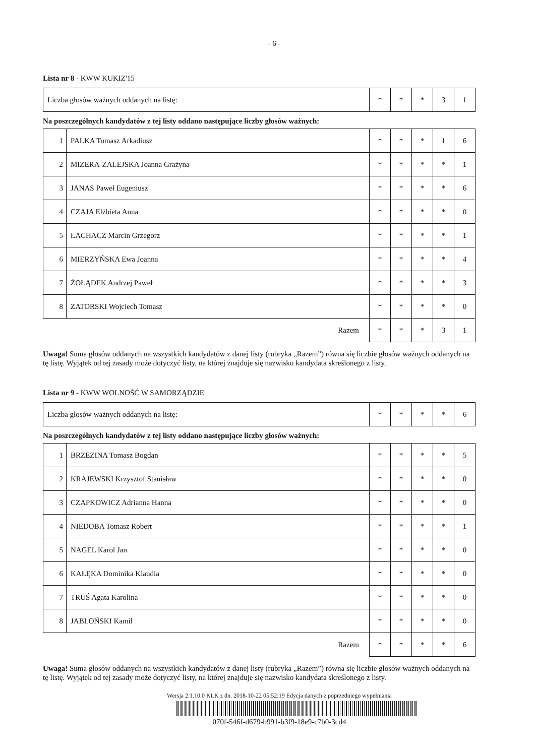- 6 -
Lista nr 8 - KWW KUKIZ'15
| Liczba głosów ważnych oddanych na listę: | * | * | * | 3 | 1 |
Na poszczególnych kandydatów z tej listy oddano następujące liczby głosów ważnych:
| 1 | PALKA Tomasz Arkadiusz | * | * | * | 1 | 6 |
| 2 | MIZERA-ZALEJSKA Joanna Grażyna | * | * | * | * | 1 |
| 3 | JANAS Paweł Eugeniusz | * | * | * | * | 6 |
| 4 | CZAJA Elżbieta Anna | * | * | * | * | 0 |
| 5 | ŁACHACZ Marcin Grzegorz | * | * | * | * | 1 |
| 6 | MIERZYŃSKA Ewa Joanna | * | * | * | * | 4 |
| 7 | ŻOŁĄDEK Andrzej Paweł | * | * | * | * | 3 |
| 8 | ZATORSKI Wojciech Tomasz | * | * | * | * | 0 |
| Razem | | * | * | * | 3 | 1 |
Uwaga! Suma głosów oddanych na wszystkich kandydatów z danej listy (rubryka „Razem”) równa się liczbie głosów ważnych oddanych na tę listę. Wyjątek od tej zasady może dotyczyć listy, na której znajduje się nazwisko kandydata skreślonego z listy.
Lista nr 9 - KWW WOLNOŚĆ W SAMORZĄDZIE
| Liczba głosów ważnych oddanych na listę: | * | * | * | * | 6 |
Na poszczególnych kandydatów z tej listy oddano następujące liczby głosów ważnych:
| 1 | BRZEZINA Tomasz Bogdan | * | * | * | * | 5 |
| 2 | KRAJEWSKI Krzysztof Stanisław | * | * | * | * | 0 |
| 3 | CZAPKOWICZ Adrianna Hanna | * | * | * | * | 0 |
| 4 | NIEDOBA Tomasz Robert | * | * | * | * | 1 |
| 5 | NAGEL Karol Jan | * | * | * | * | 0 |
| 6 | KAŁĘKA Dominika Klaudia | * | * | * | * | 0 |
| 7 | TRUŚ Agata Karolina | * | * | * | * | 0 |
| 8 | JABLOŃSKI Kamil | * | * | * | * | 0 |
| Razem | | * | * | * | * | 6 |
Uwaga! Suma głosów oddanych na wszystkich kandydatów z danej listy (rubryka „Razem”) równa się liczbie głosów ważnych oddanych na tę listę. Wyjątek od tej zasady może dotyczyć listy, na której znajduje się nazwisko kandydata skreślonego z listy.
Wersja 2.1.10.0 KLK z dn. 2018-10-22 05:52:19 Edycja danych z poprzedniego wypełniania
070f-546f-d679-b991-b3f9-18e9-c7b0-3cd4